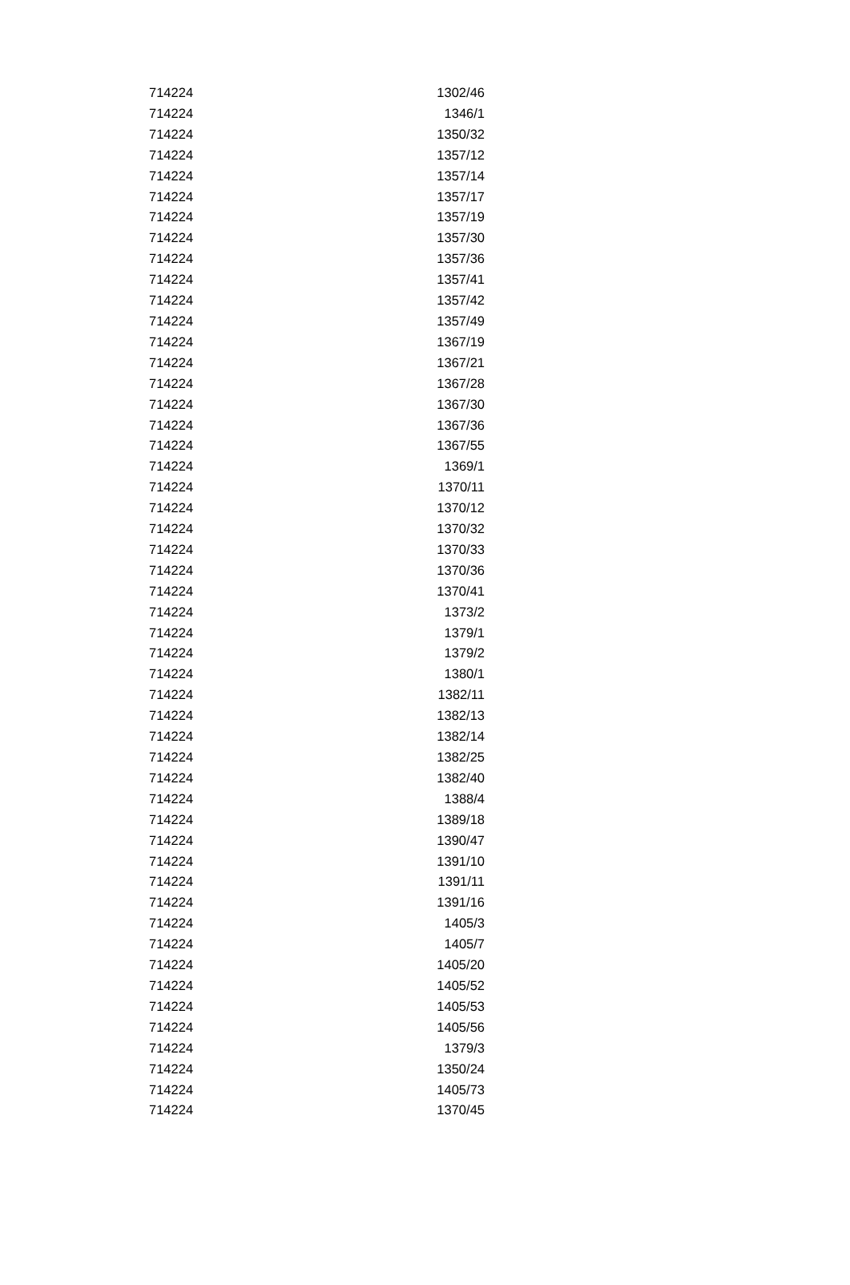| 714224 | 1302/46 |
| 714224 | 1346/1 |
| 714224 | 1350/32 |
| 714224 | 1357/12 |
| 714224 | 1357/14 |
| 714224 | 1357/17 |
| 714224 | 1357/19 |
| 714224 | 1357/30 |
| 714224 | 1357/36 |
| 714224 | 1357/41 |
| 714224 | 1357/42 |
| 714224 | 1357/49 |
| 714224 | 1367/19 |
| 714224 | 1367/21 |
| 714224 | 1367/28 |
| 714224 | 1367/30 |
| 714224 | 1367/36 |
| 714224 | 1367/55 |
| 714224 | 1369/1 |
| 714224 | 1370/11 |
| 714224 | 1370/12 |
| 714224 | 1370/32 |
| 714224 | 1370/33 |
| 714224 | 1370/36 |
| 714224 | 1370/41 |
| 714224 | 1373/2 |
| 714224 | 1379/1 |
| 714224 | 1379/2 |
| 714224 | 1380/1 |
| 714224 | 1382/11 |
| 714224 | 1382/13 |
| 714224 | 1382/14 |
| 714224 | 1382/25 |
| 714224 | 1382/40 |
| 714224 | 1388/4 |
| 714224 | 1389/18 |
| 714224 | 1390/47 |
| 714224 | 1391/10 |
| 714224 | 1391/11 |
| 714224 | 1391/16 |
| 714224 | 1405/3 |
| 714224 | 1405/7 |
| 714224 | 1405/20 |
| 714224 | 1405/52 |
| 714224 | 1405/53 |
| 714224 | 1405/56 |
| 714224 | 1379/3 |
| 714224 | 1350/24 |
| 714224 | 1405/73 |
| 714224 | 1370/45 |